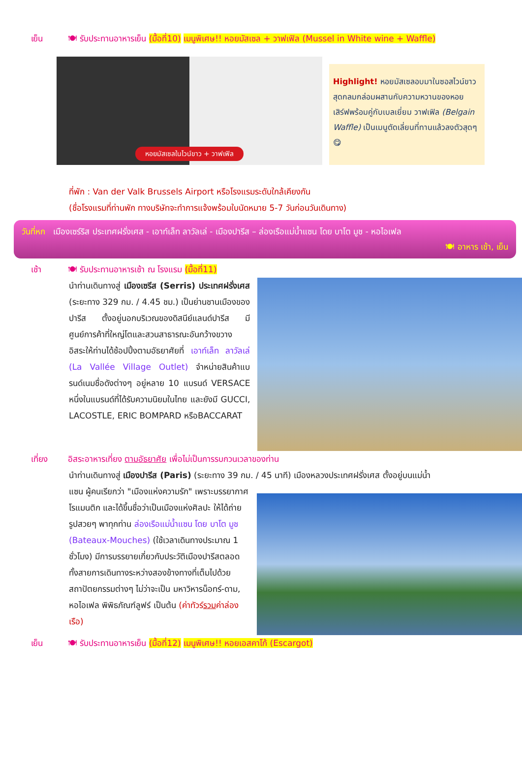เย็น 🍽 รับประทานอาหารเย็น (มื้อที่10) เมนูพิเศษ!! หอยมัสเซล + วาฟเฟิล (Mussel in White wine + Waffle)
หอยมัสเซลในไวน์ขาว + วาฟเฟิล
Highlight! หอยมัสเซลอบมาในซอสไวน์ขาวสุดกลมกล่อมผสานกับความหวานของหอย เสิร์ฟพร้อมคู่กับเบลเยี่ยม วาฟเฟิล (Belgain Waffle) เป็นเมนูตัดเลี่ยนที่ทานแล้วลงตัวสุดๆ 😋
ที่พัก : Van der Valk Brussels Airport หรือโรงแรมระดับใกล้เคียงกัน
(ชื่อโรงแรมที่ท่านพัก ทางบริษัทจะทำการแจ้งพร้อมใบนัดหมาย 5-7 วันก่อนวันเดินทาง)
วันที่หก เมืองเซร์ริส ประเทศฝรั่งเศส - เอาท์เล็ท ลาวัลเล่ - เมืองปารีส – ล่องเรือแม่น้ำแซน โดย บาโต มูช - หอไอเฟล
🍽 อาหาร เช้า, เย็น
เช้า 🍽 รับประทานอาหารเช้า ณ โรงแรม (มื้อที่11)
นำท่านเดินทางสู่ เมืองเซรีส (Serris) ประเทศฝรั่งเศส (ระยะทาง 329 กม. / 4.45 ชม.) เป็นย่านชานเมืองของปารีส ตั้งอยู่นอกบริเวณของดิสนีย์แลนด์ปารีส มีศูนย์การค้าที่ใหญ่โตและสวนสาธารณะอันกว้างขวาง อิสระให้ท่านได้ช้อปปิ้งตามอัธยาศัยที่ เอาท์เล็ท ลาวัลเล่ (La Vallée Village Outlet) จำหน่ายสินค้าแบรนด์เนมชื่อดังต่างๆ อยู่หลาย 10 แบรนด์ VERSACE หนึ่งในแบรนด์ที่ได้รับความนิยมในไทย และยังมี GUCCI, LACOSTLE, ERIC BOMPARD หรือBACCARAT
เที่ยง อิสระอาหารเที่ยง ตามอัธยาศัย เพื่อไม่เป็นการรบกวนเวลาของท่าน
นำท่านเดินทางสู่ เมืองปารีส (Paris) (ระยะทาง 39 กม. / 45 นาที) เมืองหลวงประเทศฝรั่งเศส ตั้งอยู่บนแม่น้ำ
แซน ผู้คนเรียกว่า "เมืองแห่งความรัก" เพราะบรรยากาศโรแมนติก และได้ขึ้นชื่อว่าเป็นเมืองแห่งศิลปะ ให้ได้ถ่ายรูปสวยๆ พาทุกท่าน ล่องเรือแม่น้ำแซน โดย บาโต มูช (Bateaux-Mouches) (ใช้เวลาเดินทางประมาณ 1 ชั่วโมง) มีการบรรยายเกี่ยวกับประวัติเมืองปารีสตลอดทั้งสายการเดินทางระหว่างสองข้างทางที่เต็มไปด้วยสถาปัตยกรรมต่างๆ ไม่ว่าจะเป็น มหาวิหารน็อทร์-ดาม, หอไอเฟล พิพิธภัณฑ์ลูฟร์ เป็นต้น (ค่าทัวร์รวมค่าล่องเรือ)
เย็น 🍽 รับประทานอาหารเย็น (มื้อที่12) เมนูพิเศษ!! หอยเอสคาโก้ (Escargot)